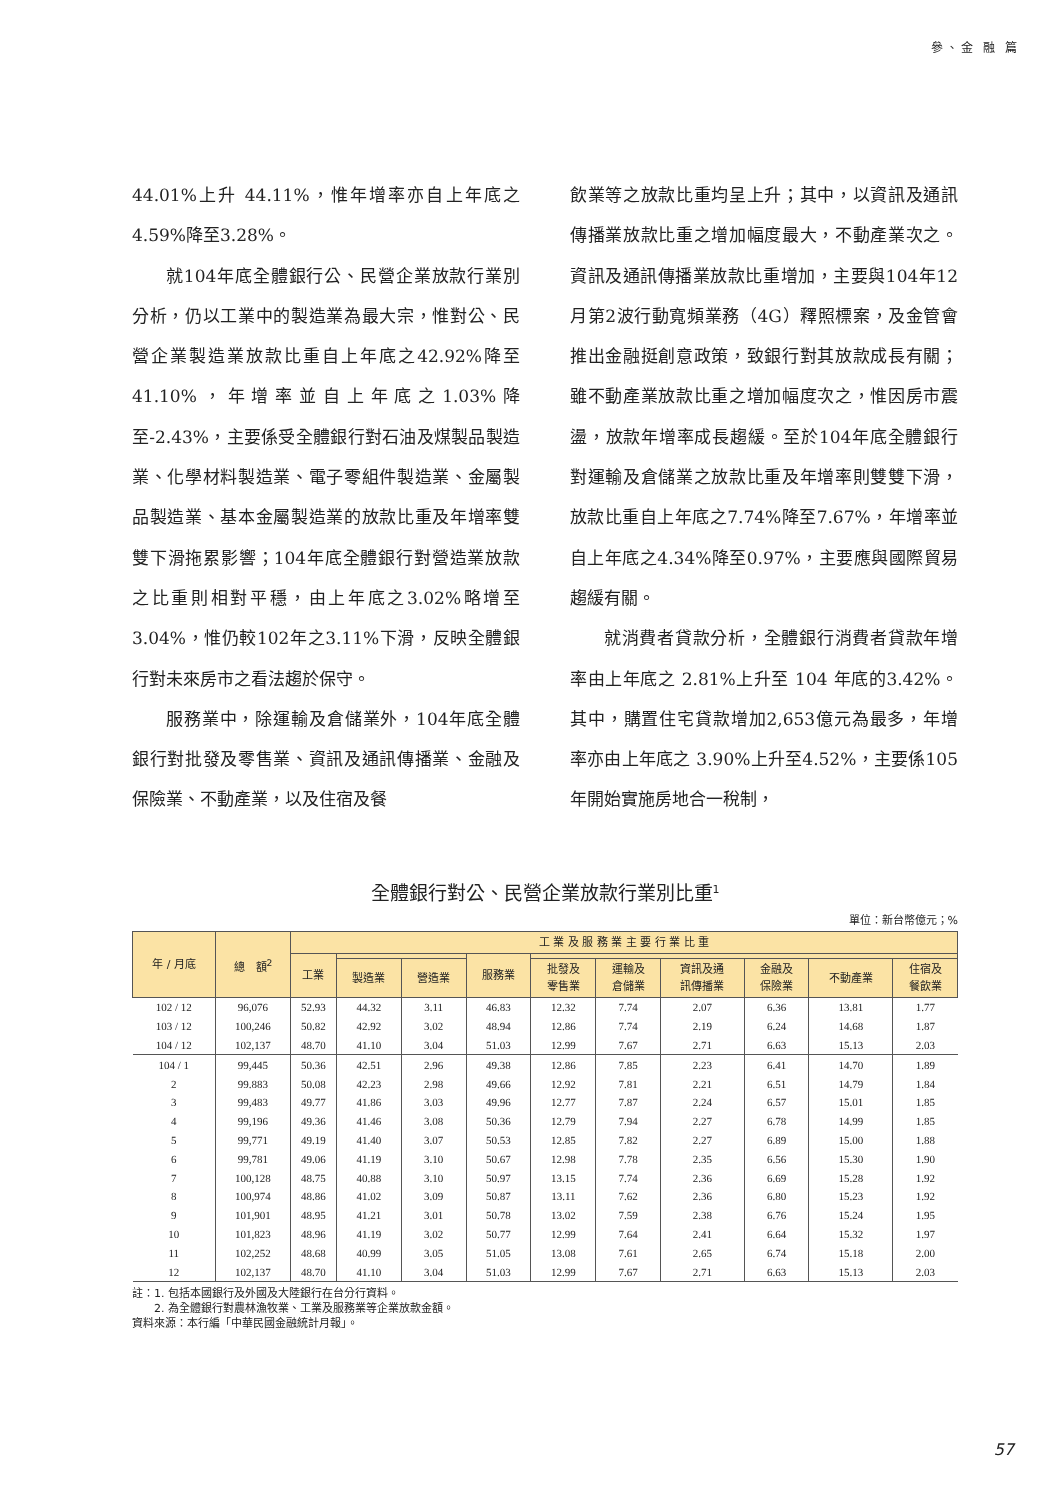參、金 融 篇
44.01%上升 44.11%，惟年增率亦自上年底之4.59%降至3.28%。
就104年底全體銀行公、民營企業放款行業別分析，仍以工業中的製造業為最大宗，惟對公、民營企業製造業放款比重自上年底之42.92%降至 41.10%，年增率並自上年底之1.03%降至-2.43%，主要係受全體銀行對石油及煤製品製造業、化學材料製造業、電子零組件製造業、金屬製品製造業、基本金屬製造業的放款比重及年增率雙雙下滑拖累影響；104年底全體銀行對營造業放款之比重則相對平穩，由上年底之3.02%略增至3.04%，惟仍較102年之3.11%下滑，反映全體銀行對未來房市之看法趨於保守。
服務業中，除運輸及倉儲業外，104年底全體銀行對批發及零售業、資訊及通訊傳播業、金融及保險業、不動產業，以及住宿及餐
飲業等之放款比重均呈上升；其中，以資訊及通訊傳播業放款比重之增加幅度最大，不動產業次之。資訊及通訊傳播業放款比重增加，主要與104年12月第2波行動寬頻業務（4G）釋照標案，及金管會推出金融挺創意政策，致銀行對其放款成長有關；雖不動產業放款比重之增加幅度次之，惟因房市震盪，放款年增率成長趨緩。至於104年底全體銀行對運輸及倉儲業之放款比重及年增率則雙雙下滑，放款比重自上年底之7.74%降至7.67%，年增率並自上年底之4.34%降至0.97%，主要應與國際貿易趨緩有關。
就消費者貸款分析，全體銀行消費者貸款年增率由上年底之 2.81%上升至 104 年底的3.42%。其中，購置住宅貸款增加2,653億元為最多，年增率亦由上年底之 3.90%上升至4.52%，主要係105年開始實施房地合一稅制，
全體銀行對公、民營企業放款行業別比重<sup>1</sup>
單位：新台幣億元；%
| 年 / 月底 | 總 額<sup>2</sup> | 工 業 及 服 務 業 主 要 行 業 比 重 | | | | | | | | | |
| --- | --- | --- | --- | --- | --- | --- | --- | --- | --- | --- | --- |
| | | 工業 | | | 服務業 | | | | | | |
| | | | 製造業 | 營造業 | | 批發及 零售業 | 運輸及 倉儲業 | 資訊及通 訊傳播業 | 金融及 保險業 | 不動產業 | 住宿及 餐飲業 |
| 102 / 12 | 96,076 | 52.93 | 44.32 | 3.11 | 46.83 | 12.32 | 7.74 | 2.07 | 6.36 | 13.81 | 1.77 |
| 103 / 12 | 100,246 | 50.82 | 42.92 | 3.02 | 48.94 | 12.86 | 7.74 | 2.19 | 6.24 | 14.68 | 1.87 |
| 104 / 12 | 102,137 | 48.70 | 41.10 | 3.04 | 51.03 | 12.99 | 7.67 | 2.71 | 6.63 | 15.13 | 2.03 |
| 104 / 1 | 99,445 | 50.36 | 42.51 | 2.96 | 49.38 | 12.86 | 7.85 | 2.23 | 6.41 | 14.70 | 1.89 |
| 2 | 99.883 | 50.08 | 42.23 | 2.98 | 49.66 | 12.92 | 7.81 | 2.21 | 6.51 | 14.79 | 1.84 |
| 3 | 99,483 | 49.77 | 41.86 | 3.03 | 49.96 | 12.77 | 7.87 | 2.24 | 6.57 | 15.01 | 1.85 |
| 4 | 99,196 | 49.36 | 41.46 | 3.08 | 50.36 | 12.79 | 7.94 | 2.27 | 6.78 | 14.99 | 1.85 |
| 5 | 99,771 | 49.19 | 41.40 | 3.07 | 50.53 | 12.85 | 7.82 | 2.27 | 6.89 | 15.00 | 1.88 |
| 6 | 99,781 | 49.06 | 41.19 | 3.10 | 50.67 | 12.98 | 7.78 | 2.35 | 6.56 | 15.30 | 1.90 |
| 7 | 100,128 | 48.75 | 40.88 | 3.10 | 50.97 | 13.15 | 7.74 | 2.36 | 6.69 | 15.28 | 1.92 |
| 8 | 100,974 | 48.86 | 41.02 | 3.09 | 50.87 | 13.11 | 7.62 | 2.36 | 6.80 | 15.23 | 1.92 |
| 9 | 101,901 | 48.95 | 41.21 | 3.01 | 50.78 | 13.02 | 7.59 | 2.38 | 6.76 | 15.24 | 1.95 |
| 10 | 101,823 | 48.96 | 41.19 | 3.02 | 50.77 | 12.99 | 7.64 | 2.41 | 6.64 | 15.32 | 1.97 |
| 11 | 102,252 | 48.68 | 40.99 | 3.05 | 51.05 | 13.08 | 7.61 | 2.65 | 6.74 | 15.18 | 2.00 |
| 12 | 102,137 | 48.70 | 41.10 | 3.04 | 51.03 | 12.99 | 7.67 | 2.71 | 6.63 | 15.13 | 2.03 |
註：1. 包括本國銀行及外國及大陸銀行在台分行資料。
　　2. 為全體銀行對農林漁牧業、工業及服務業等企業放款金額。
資料來源：本行編「中華民國金融統計月報」。
57